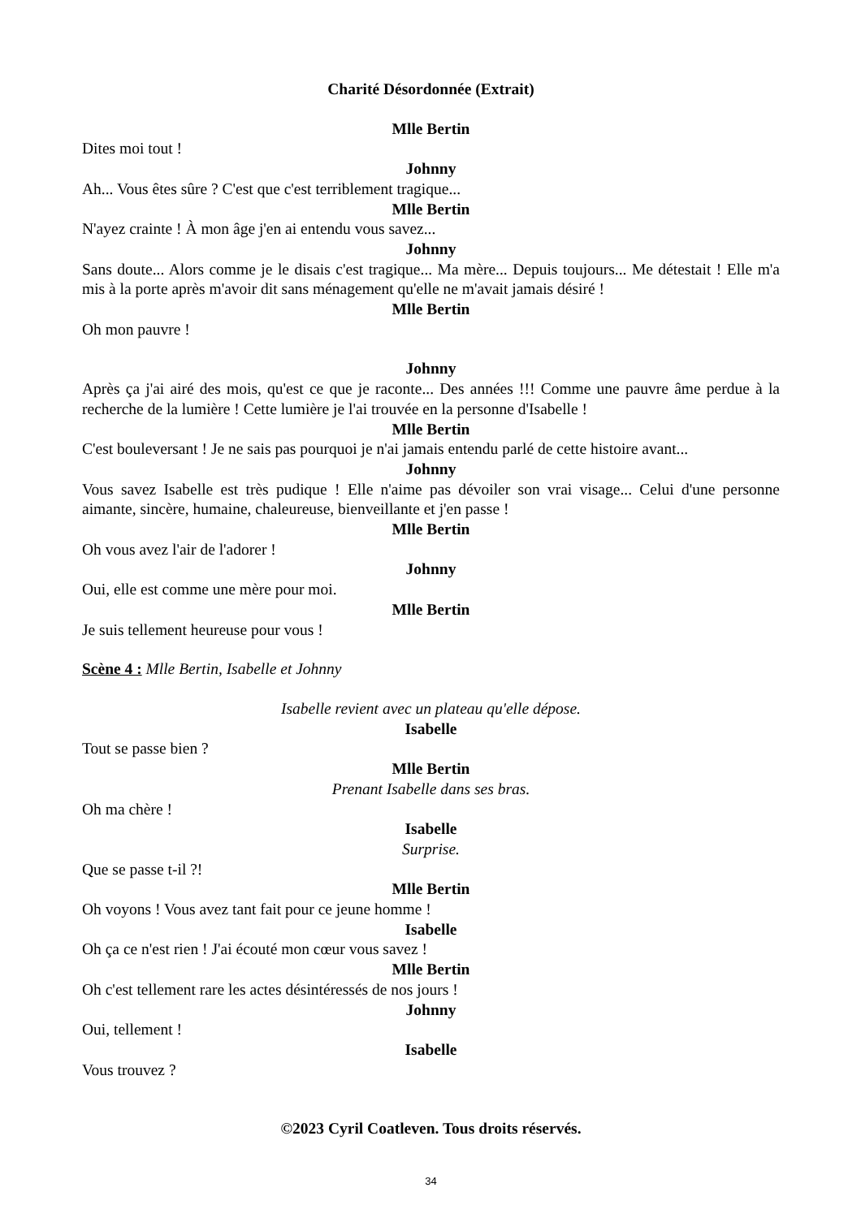Charité Désordonnée (Extrait)
Mlle Bertin
Dites moi tout !
Johnny
Ah... Vous êtes sûre ? C'est que c'est terriblement tragique...
Mlle Bertin
N'ayez crainte ! À mon âge j'en ai entendu vous savez...
Johnny
Sans doute... Alors comme je le disais c'est tragique... Ma mère... Depuis toujours... Me détestait ! Elle m'a mis à la porte après m'avoir dit sans ménagement qu'elle ne m'avait jamais désiré !
Mlle Bertin
Oh mon pauvre !
Johnny
Après ça j'ai airé des mois, qu'est ce que je raconte... Des années !!! Comme une pauvre âme perdue à la recherche de la lumière ! Cette lumière je l'ai trouvée en la personne d'Isabelle !
Mlle Bertin
C'est bouleversant ! Je ne sais pas pourquoi je n'ai jamais entendu parlé de cette histoire avant...
Johnny
Vous savez Isabelle est très pudique ! Elle n'aime pas dévoiler son vrai visage... Celui d'une personne aimante, sincère, humaine, chaleureuse, bienveillante et j'en passe !
Mlle Bertin
Oh vous avez l'air de l'adorer !
Johnny
Oui, elle est comme une mère pour moi.
Mlle Bertin
Je suis tellement heureuse pour vous !
Scène 4 : Mlle Bertin, Isabelle et Johnny
Isabelle revient avec un plateau qu'elle dépose.
Isabelle
Tout se passe bien ?
Mlle Bertin
Prenant Isabelle dans ses bras.
Oh ma chère !
Isabelle
Surprise.
Que se passe t-il ?!
Mlle Bertin
Oh voyons ! Vous avez tant fait pour ce jeune homme !
Isabelle
Oh ça ce n'est rien ! J'ai écouté mon cœur vous savez !
Mlle Bertin
Oh c'est tellement rare les actes désintéressés de nos jours !
Johnny
Oui, tellement !
Isabelle
Vous trouvez ?
©2023 Cyril Coatleven. Tous droits réservés.
34